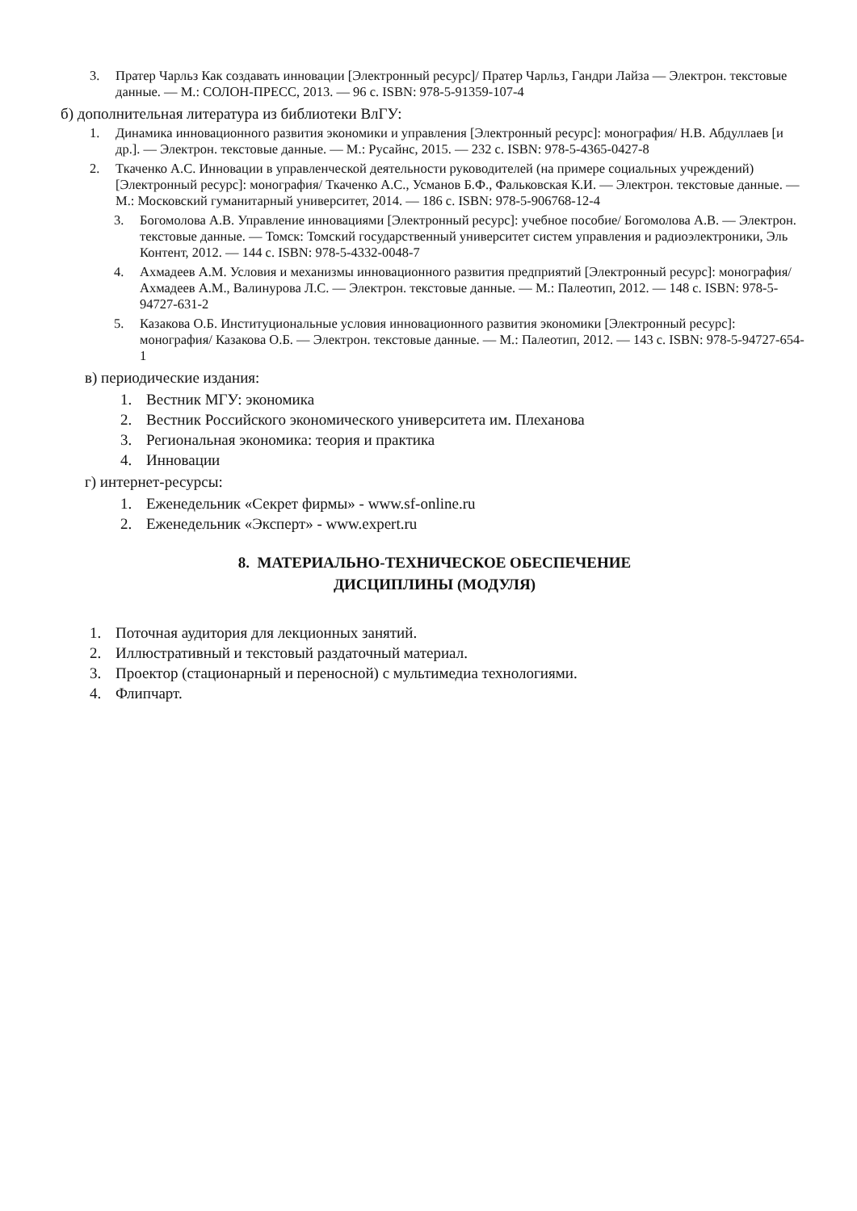3. Пратер Чарльз Как создавать инновации [Электронный ресурс]/ Пратер Чарльз, Гандри Лайза — Электрон. текстовые данные. — М.: СОЛОН-ПРЕСС, 2013. — 96 с. ISBN: 978-5-91359-107-4
б) дополнительная литература из библиотеки ВлГУ:
1. Динамика инновационного развития экономики и управления [Электронный ресурс]: монография/ Н.В. Абдуллаев [и др.]. — Электрон. текстовые данные. — М.: Русайнс, 2015. — 232 с. ISBN: 978-5-4365-0427-8
2. Ткаченко А.С. Инновации в управленческой деятельности руководителей (на примере социальных учреждений) [Электронный ресурс]: монография/ Ткаченко А.С., Усманов Б.Ф., Фальковская К.И. — Электрон. текстовые данные. — М.: Московский гуманитарный университет, 2014. — 186 с. ISBN: 978-5-906768-12-4
3. Богомолова А.В. Управление инновациями [Электронный ресурс]: учебное пособие/ Богомолова А.В. — Электрон. текстовые данные. — Томск: Томский государственный университет систем управления и радиоэлектроники, Эль Контент, 2012. — 144 с. ISBN: 978-5-4332-0048-7
4. Ахмадеев А.М. Условия и механизмы инновационного развития предприятий [Электронный ресурс]: монография/ Ахмадеев А.М., Валинурова Л.С. — Электрон. текстовые данные. — М.: Палеотип, 2012. — 148 с. ISBN: 978-5-94727-631-2
5. Казакова О.Б. Институциональные условия инновационного развития экономики [Электронный ресурс]: монография/ Казакова О.Б. — Электрон. текстовые данные. — М.: Палеотип, 2012. — 143 с. ISBN: 978-5-94727-654-1
в) периодические издания:
1. Вестник МГУ: экономика
2. Вестник Российского экономического университета им. Плеханова
3. Региональная экономика: теория и практика
4. Инновации
г) интернет-ресурсы:
1. Еженедельник «Секрет фирмы» - www.sf-online.ru
2. Еженедельник «Эксперт» - www.expert.ru
8. МАТЕРИАЛЬНО-ТЕХНИЧЕСКОЕ ОБЕСПЕЧЕНИЕ
ДИСЦИПЛИНЫ (МОДУЛЯ)
1. Поточная аудитория для лекционных занятий.
2. Иллюстративный и текстовый раздаточный материал.
3. Проектор (стационарный и переносной) с мультимедиа технологиями.
4. Флипчарт.